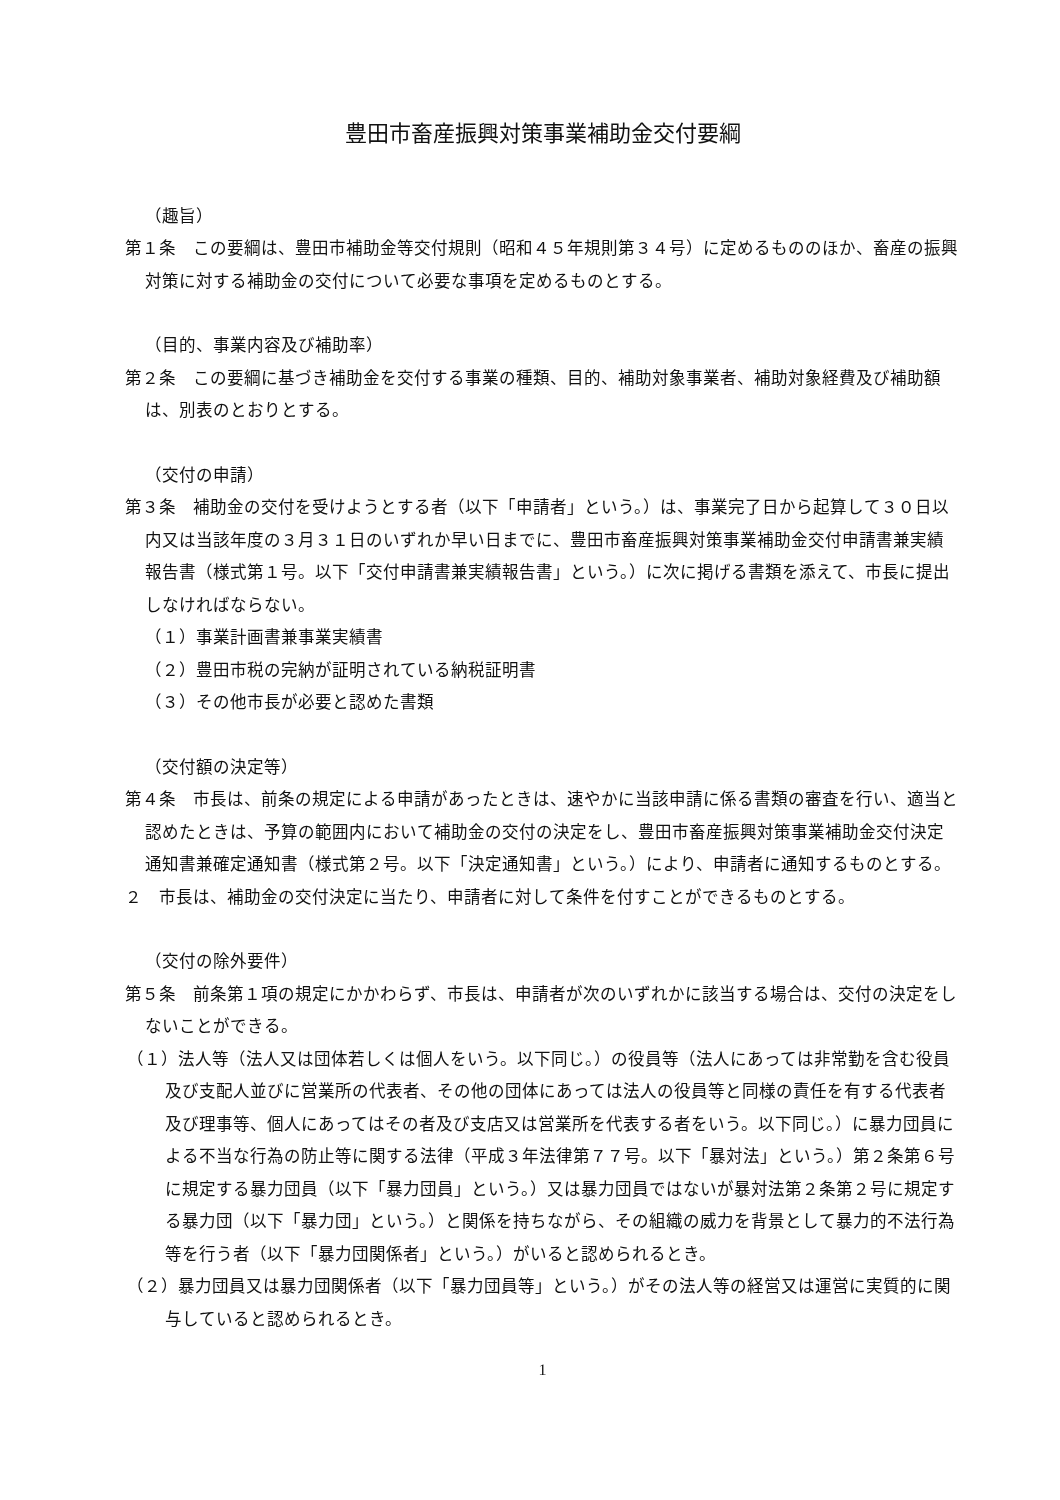豊田市畜産振興対策事業補助金交付要綱
（趣旨）
第１条　この要綱は、豊田市補助金等交付規則（昭和４５年規則第３４号）に定めるもののほか、畜産の振興対策に対する補助金の交付について必要な事項を定めるものとする。
（目的、事業内容及び補助率）
第２条　この要綱に基づき補助金を交付する事業の種類、目的、補助対象事業者、補助対象経費及び補助額は、別表のとおりとする。
（交付の申請）
第３条　補助金の交付を受けようとする者（以下「申請者」という。）は、事業完了日から起算して３０日以内又は当該年度の３月３１日のいずれか早い日までに、豊田市畜産振興対策事業補助金交付申請書兼実績報告書（様式第１号。以下「交付申請書兼実績報告書」という。）に次に掲げる書類を添えて、市長に提出しなければならない。
（１）事業計画書兼事業実績書
（２）豊田市税の完納が証明されている納税証明書
（３）その他市長が必要と認めた書類
（交付額の決定等）
第４条　市長は、前条の規定による申請があったときは、速やかに当該申請に係る書類の審査を行い、適当と認めたときは、予算の範囲内において補助金の交付の決定をし、豊田市畜産振興対策事業補助金交付決定通知書兼確定通知書（様式第２号。以下「決定通知書」という。）により、申請者に通知するものとする。
２　市長は、補助金の交付決定に当たり、申請者に対して条件を付すことができるものとする。
（交付の除外要件）
第５条　前条第１項の規定にかかわらず、市長は、申請者が次のいずれかに該当する場合は、交付の決定をしないことができる。
（１）法人等（法人又は団体若しくは個人をいう。以下同じ。）の役員等（法人にあっては非常勤を含む役員及び支配人並びに営業所の代表者、その他の団体にあっては法人の役員等と同様の責任を有する代表者及び理事等、個人にあってはその者及び支店又は営業所を代表する者をいう。以下同じ。）に暴力団員による不当な行為の防止等に関する法律（平成３年法律第７７号。以下「暴対法」という。）第２条第６号に規定する暴力団員（以下「暴力団員」という。）又は暴力団員ではないが暴対法第２条第２号に規定する暴力団（以下「暴力団」という。）と関係を持ちながら、その組織の威力を背景として暴力的不法行為等を行う者（以下「暴力団関係者」という。）がいると認められるとき。
（２）暴力団員又は暴力団関係者（以下「暴力団員等」という。）がその法人等の経営又は運営に実質的に関与していると認められるとき。
1